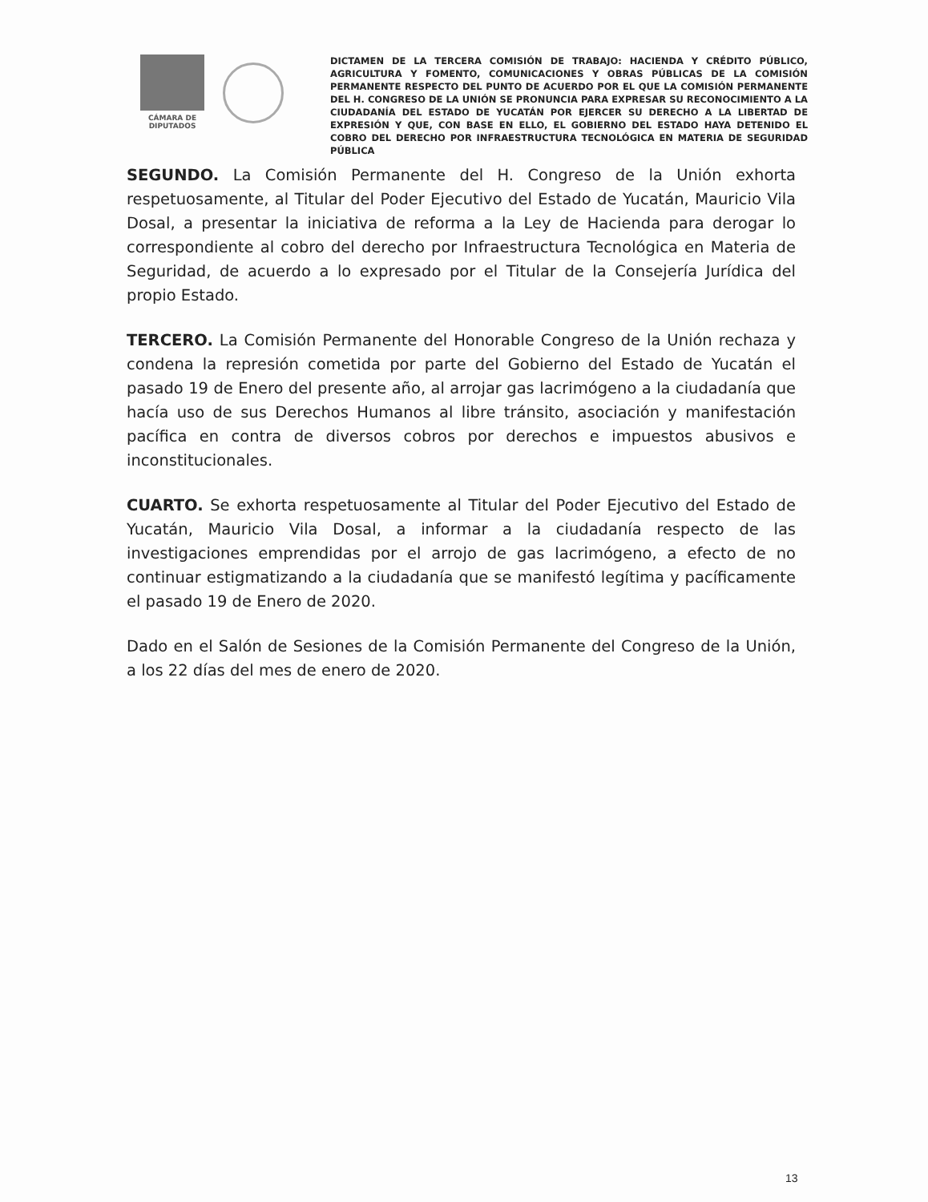CÁMARA DE
DIPUTADOS
DICTAMEN DE LA TERCERA COMISIÓN DE TRABAJO: HACIENDA Y CRÉDITO PÚBLICO, AGRICULTURA Y FOMENTO, COMUNICACIONES Y OBRAS PÚBLICAS DE LA COMISIÓN PERMANENTE RESPECTO DEL PUNTO DE ACUERDO POR EL QUE LA COMISIÓN PERMANENTE DEL H. CONGRESO DE LA UNIÓN SE PRONUNCIA PARA EXPRESAR SU RECONOCIMIENTO A LA CIUDADANÍA DEL ESTADO DE YUCATÁN POR EJERCER SU DERECHO A LA LIBERTAD DE EXPRESIÓN Y QUE, CON BASE EN ELLO, EL GOBIERNO DEL ESTADO HAYA DETENIDO EL COBRO DEL DERECHO POR INFRAESTRUCTURA TECNOLÓGICA EN MATERIA DE SEGURIDAD PÚBLICA
SEGUNDO. La Comisión Permanente del H. Congreso de la Unión exhorta respetuosamente, al Titular del Poder Ejecutivo del Estado de Yucatán, Mauricio Vila Dosal, a presentar la iniciativa de reforma a la Ley de Hacienda para derogar lo correspondiente al cobro del derecho por Infraestructura Tecnológica en Materia de Seguridad, de acuerdo a lo expresado por el Titular de la Consejería Jurídica del propio Estado.
TERCERO. La Comisión Permanente del Honorable Congreso de la Unión rechaza y condena la represión cometida por parte del Gobierno del Estado de Yucatán el pasado 19 de Enero del presente año, al arrojar gas lacrimógeno a la ciudadanía que hacía uso de sus Derechos Humanos al libre tránsito, asociación y manifestación pacífica en contra de diversos cobros por derechos e impuestos abusivos e inconstitucionales.
CUARTO. Se exhorta respetuosamente al Titular del Poder Ejecutivo del Estado de Yucatán, Mauricio Vila Dosal, a informar a la ciudadanía respecto de las investigaciones emprendidas por el arrojo de gas lacrimógeno, a efecto de no continuar estigmatizando a la ciudadanía que se manifestó legítima y pacíficamente el pasado 19 de Enero de 2020.
Dado en el Salón de Sesiones de la Comisión Permanente del Congreso de la Unión, a los 22 días del mes de enero de 2020.
13